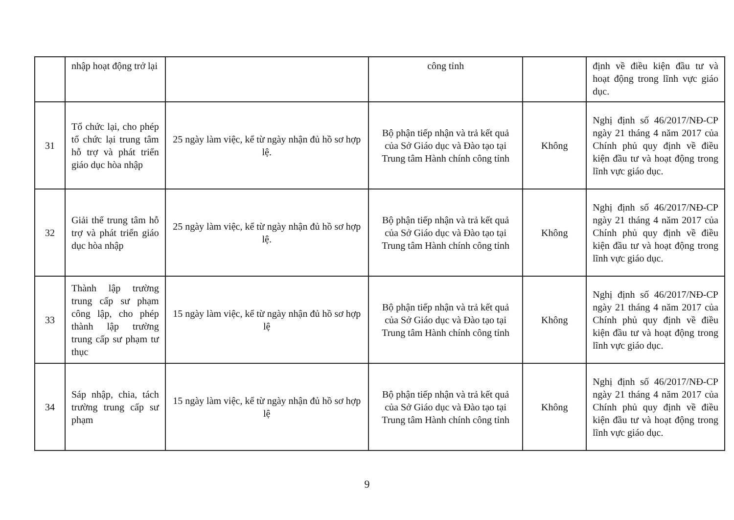| | nhập hoạt động trở lại | | công tỉnh | | định về điều kiện đầu tư và hoạt động trong lĩnh vực giáo dục. |
| 31 | Tổ chức lại, cho phép tổ chức lại trung tâm hỗ trợ và phát triển giáo dục hòa nhập | 25 ngày làm việc, kể từ ngày nhận đủ hồ sơ hợp lệ. | Bộ phận tiếp nhận và trả kết quả của Sở Giáo dục và Đào tạo tại Trung tâm Hành chính công tỉnh | Không | Nghị định số 46/2017/NĐ-CP ngày 21 tháng 4 năm 2017 của Chính phủ quy định về điều kiện đầu tư và hoạt động trong lĩnh vực giáo dục. |
| 32 | Giải thể trung tâm hỗ trợ và phát triển giáo dục hòa nhập | 25 ngày làm việc, kể từ ngày nhận đủ hồ sơ hợp lệ. | Bộ phận tiếp nhận và trả kết quả của Sở Giáo dục và Đào tạo tại Trung tâm Hành chính công tỉnh | Không | Nghị định số 46/2017/NĐ-CP ngày 21 tháng 4 năm 2017 của Chính phủ quy định về điều kiện đầu tư và hoạt động trong lĩnh vực giáo dục. |
| 33 | Thành lập trường trung cấp sư phạm công lập, cho phép thành lập trường trung cấp sư phạm tư thục | 15 ngày làm việc, kể từ ngày nhận đủ hồ sơ hợp lệ | Bộ phận tiếp nhận và trả kết quả của Sở Giáo dục và Đào tạo tại Trung tâm Hành chính công tỉnh | Không | Nghị định số 46/2017/NĐ-CP ngày 21 tháng 4 năm 2017 của Chính phủ quy định về điều kiện đầu tư và hoạt động trong lĩnh vực giáo dục. |
| 34 | Sáp nhập, chia, tách trường trung cấp sư phạm | 15 ngày làm việc, kể từ ngày nhận đủ hồ sơ hợp lệ | Bộ phận tiếp nhận và trả kết quả của Sở Giáo dục và Đào tạo tại Trung tâm Hành chính công tỉnh | Không | Nghị định số 46/2017/NĐ-CP ngày 21 tháng 4 năm 2017 của Chính phủ quy định về điều kiện đầu tư và hoạt động trong lĩnh vực giáo dục. |
9